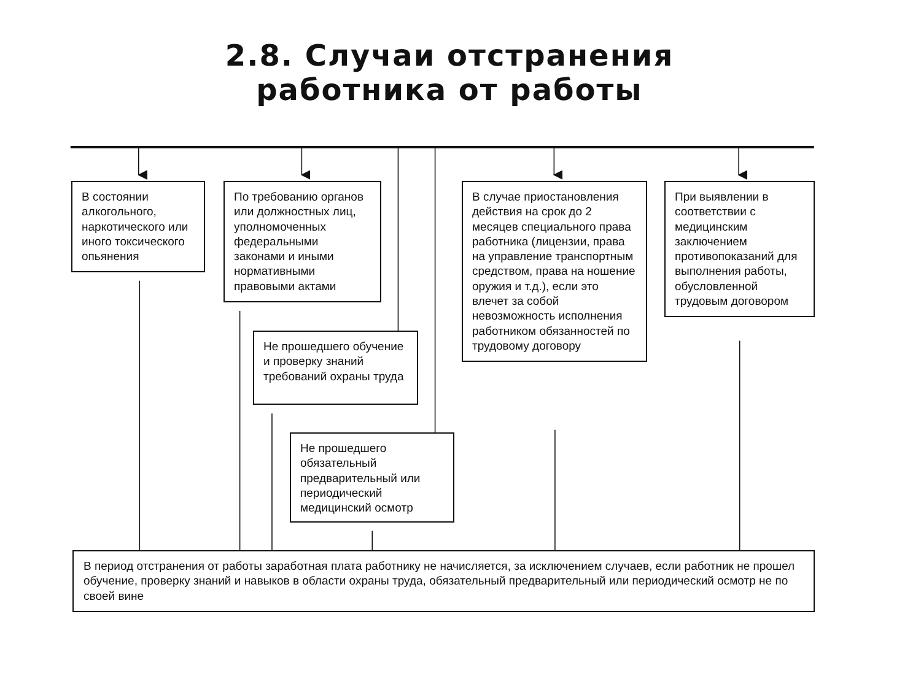2.8. Случаи отстранения
работника от работы
В состоянии алкогольного, наркотического или иного токсического опьянения
По требованию органов или должностных лиц, уполномоченных федеральными законами и иными нормативными правовыми актами
Не прошедшего обучение и проверку знаний требований охраны труда
Не прошедшего обязательный предварительный или периодический медицинский осмотр
В случае приостановления действия на срок до 2 месяцев специального права работника (лицензии, права на управление транспортным средством, права на ношение оружия и т.д.), если это влечет за собой невозможность исполнения работником обязанностей по трудовому договору
При выявлении в соответствии с медицинским заключением противопоказаний для выполнения работы, обусловленной трудовым договором
В период отстранения от работы заработная плата работнику не начисляется, за исключением случаев, если работник не прошел обучение, проверку знаний и навыков в области охраны труда, обязательный предварительный или периодический осмотр не по своей вине